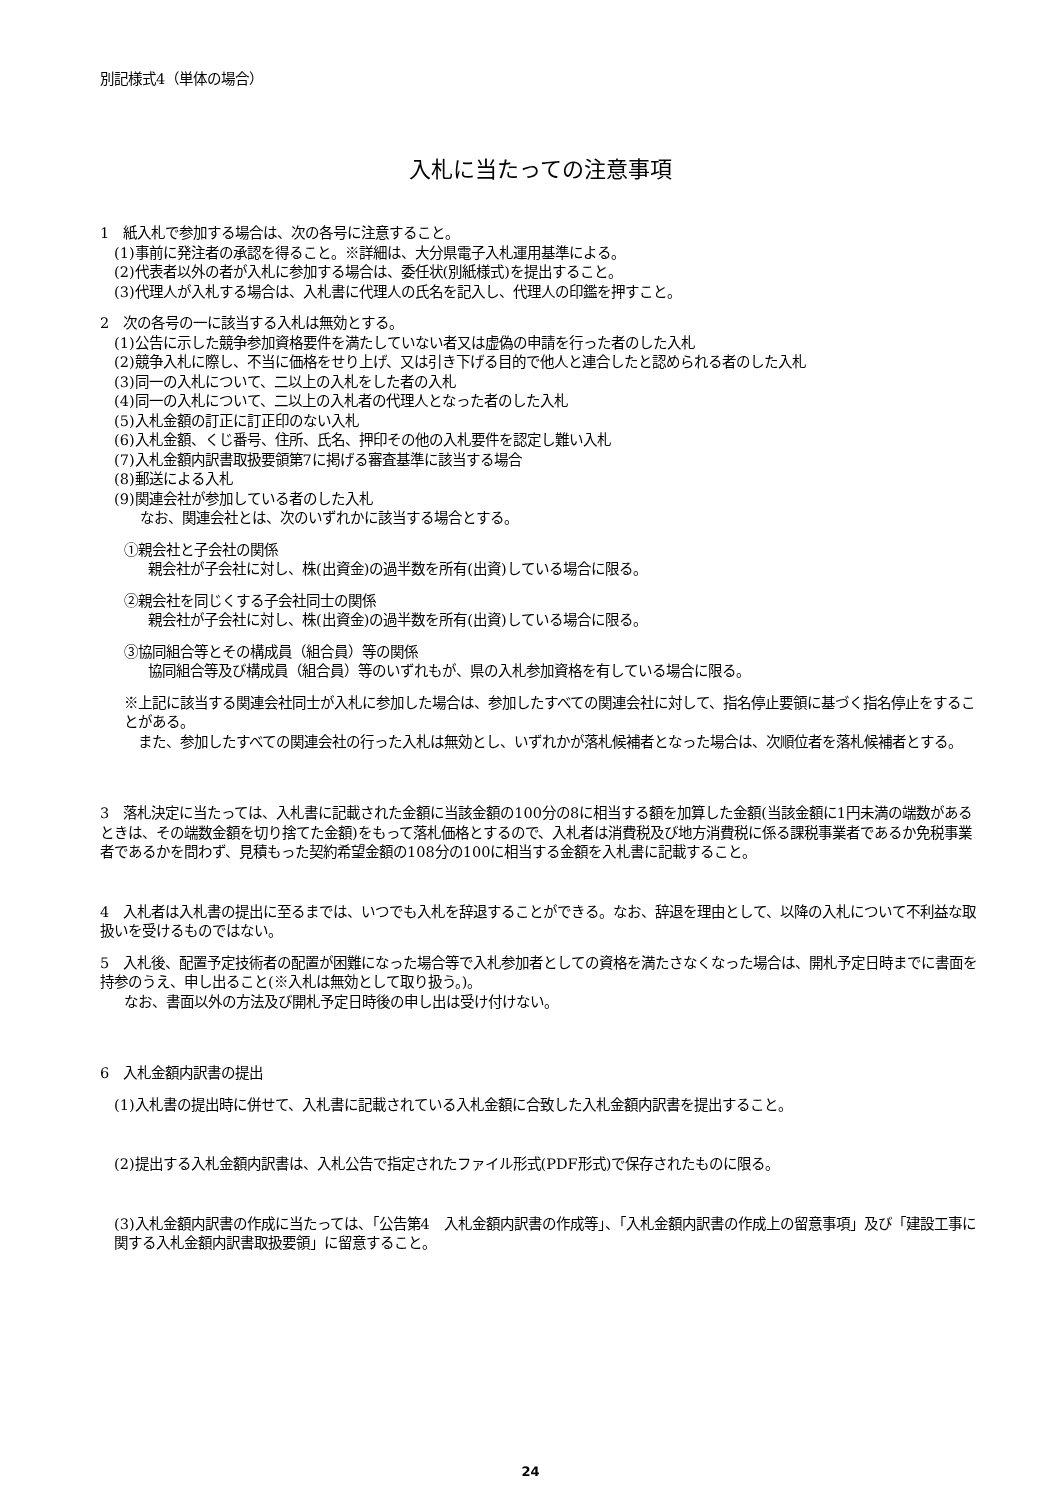別記様式4（単体の場合）
入札に当たっての注意事項
1　紙入札で参加する場合は、次の各号に注意すること。
(1)事前に発注者の承認を得ること。※詳細は、大分県電子入札運用基準による。
(2)代表者以外の者が入札に参加する場合は、委任状(別紙様式)を提出すること。
(3)代理人が入札する場合は、入札書に代理人の氏名を記入し、代理人の印鑑を押すこと。
2　次の各号の一に該当する入札は無効とする。
(1)公告に示した競争参加資格要件を満たしていない者又は虚偽の申請を行った者のした入札
(2)競争入札に際し、不当に価格をせり上げ、又は引き下げる目的で他人と連合したと認められる者のした入札
(3)同一の入札について、二以上の入札をした者の入札
(4)同一の入札について、二以上の入札者の代理人となった者のした入札
(5)入札金額の訂正に訂正印のない入札
(6)入札金額、くじ番号、住所、氏名、押印その他の入札要件を認定し難い入札
(7)入札金額内訳書取扱要領第7に掲げる審査基準に該当する場合
(8)郵送による入札
(9)関連会社が参加している者のした入札
なお、関連会社とは、次のいずれかに該当する場合とする。
①親会社と子会社の関係
親会社が子会社に対し、株(出資金)の過半数を所有(出資)している場合に限る。
②親会社を同じくする子会社同士の関係
親会社が子会社に対し、株(出資金)の過半数を所有(出資)している場合に限る。
③協同組合等とその構成員（組合員）等の関係
協同組合等及び構成員（組合員）等のいずれもが、県の入札参加資格を有している場合に限る。
※上記に該当する関連会社同士が入札に参加した場合は、参加したすべての関連会社に対して、指名停止要領に基づく指名停止をすることがある。
　また、参加したすべての関連会社の行った入札は無効とし、いずれかが落札候補者となった場合は、次順位者を落札候補者とする。
3　落札決定に当たっては、入札書に記載された金額に当該金額の100分の8に相当する額を加算した金額(当該金額に1円未満の端数があるときは、その端数金額を切り捨てた金額)をもって落札価格とするので、入札者は消費税及び地方消費税に係る課税事業者であるか免税事業者であるかを問わず、見積もった契約希望金額の108分の100に相当する金額を入札書に記載すること。
4　入札者は入札書の提出に至るまでは、いつでも入札を辞退することができる。なお、辞退を理由として、以降の入札について不利益な取扱いを受けるものではない。
5　入札後、配置予定技術者の配置が困難になった場合等で入札参加者としての資格を満たさなくなった場合は、開札予定日時までに書面を持参のうえ、申し出ること(※入札は無効として取り扱う。)。
なお、書面以外の方法及び開札予定日時後の申し出は受け付けない。
6　入札金額内訳書の提出
(1)入札書の提出時に併せて、入札書に記載されている入札金額に合致した入札金額内訳書を提出すること。
(2)提出する入札金額内訳書は、入札公告で指定されたファイル形式(PDF形式)で保存されたものに限る。
(3)入札金額内訳書の作成に当たっては、「公告第4　入札金額内訳書の作成等」、「入札金額内訳書の作成上の留意事項」及び「建設工事に関する入札金額内訳書取扱要領」に留意すること。
24